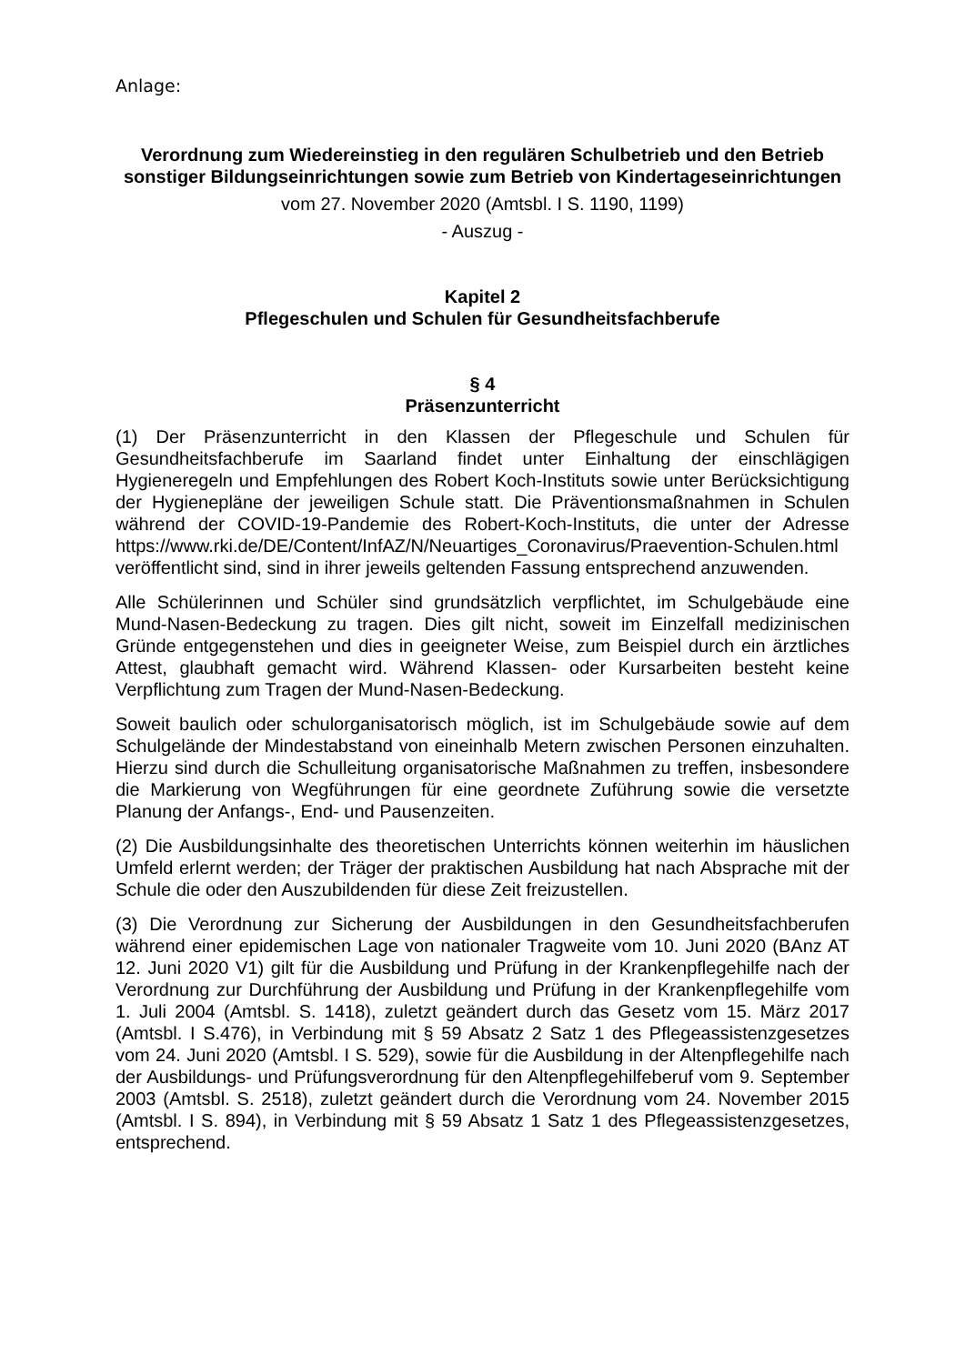Anlage:
Verordnung zum Wiedereinstieg in den regulären Schulbetrieb und den Betrieb sonstiger Bildungseinrichtungen sowie zum Betrieb von Kindertageseinrichtungen
vom 27. November 2020 (Amtsbl. I S. 1190, 1199)
- Auszug -
Kapitel 2
Pflegeschulen und Schulen für Gesundheitsfachberufe
§ 4
Präsenzunterricht
(1) Der Präsenzunterricht in den Klassen der Pflegeschule und Schulen für Gesundheitsfachberufe im Saarland findet unter Einhaltung der einschlägigen Hygieneregeln und Empfehlungen des Robert Koch-Instituts sowie unter Berücksichtigung der Hygienepläne der jeweiligen Schule statt. Die Präventionsmaßnahmen in Schulen während der COVID-19-Pandemie des Robert-Koch-Instituts, die unter der Adresse https://www.rki.de/DE/Content/InfAZ/N/Neuartiges_Coronavirus/Praevention-Schulen.html veröffentlicht sind, sind in ihrer jeweils geltenden Fassung entsprechend anzuwenden.
Alle Schülerinnen und Schüler sind grundsätzlich verpflichtet, im Schulgebäude eine Mund-Nasen-Bedeckung zu tragen. Dies gilt nicht, soweit im Einzelfall medizinischen Gründe entgegenstehen und dies in geeigneter Weise, zum Beispiel durch ein ärztliches Attest, glaubhaft gemacht wird. Während Klassen- oder Kursarbeiten besteht keine Verpflichtung zum Tragen der Mund-Nasen-Bedeckung.
Soweit baulich oder schulorganisatorisch möglich, ist im Schulgebäude sowie auf dem Schulgelände der Mindestabstand von eineinhalb Metern zwischen Personen einzuhalten. Hierzu sind durch die Schulleitung organisatorische Maßnahmen zu treffen, insbesondere die Markierung von Wegführungen für eine geordnete Zuführung sowie die versetzte Planung der Anfangs-, End- und Pausenzeiten.
(2) Die Ausbildungsinhalte des theoretischen Unterrichts können weiterhin im häuslichen Umfeld erlernt werden; der Träger der praktischen Ausbildung hat nach Absprache mit der Schule die oder den Auszubildenden für diese Zeit freizustellen.
(3) Die Verordnung zur Sicherung der Ausbildungen in den Gesundheitsfachberufen während einer epidemischen Lage von nationaler Tragweite vom 10. Juni 2020 (BAnz AT 12. Juni 2020 V1) gilt für die Ausbildung und Prüfung in der Krankenpflegehilfe nach der Verordnung zur Durchführung der Ausbildung und Prüfung in der Krankenpflegehilfe vom 1. Juli 2004 (Amtsbl. S. 1418), zuletzt geändert durch das Gesetz vom 15. März 2017 (Amtsbl. I S.476), in Verbindung mit § 59 Absatz 2 Satz 1 des Pflegeassistenzgesetzes vom 24. Juni 2020 (Amtsbl. I S. 529), sowie für die Ausbildung in der Altenpflegehilfe nach der Ausbildungs- und Prüfungsverordnung für den Altenpflegehilfeberuf vom 9. September 2003 (Amtsbl. S. 2518), zuletzt geändert durch die Verordnung vom 24. November 2015 (Amtsbl. I S. 894), in Verbindung mit § 59 Absatz 1 Satz 1 des Pflegeassistenzgesetzes, entsprechend.